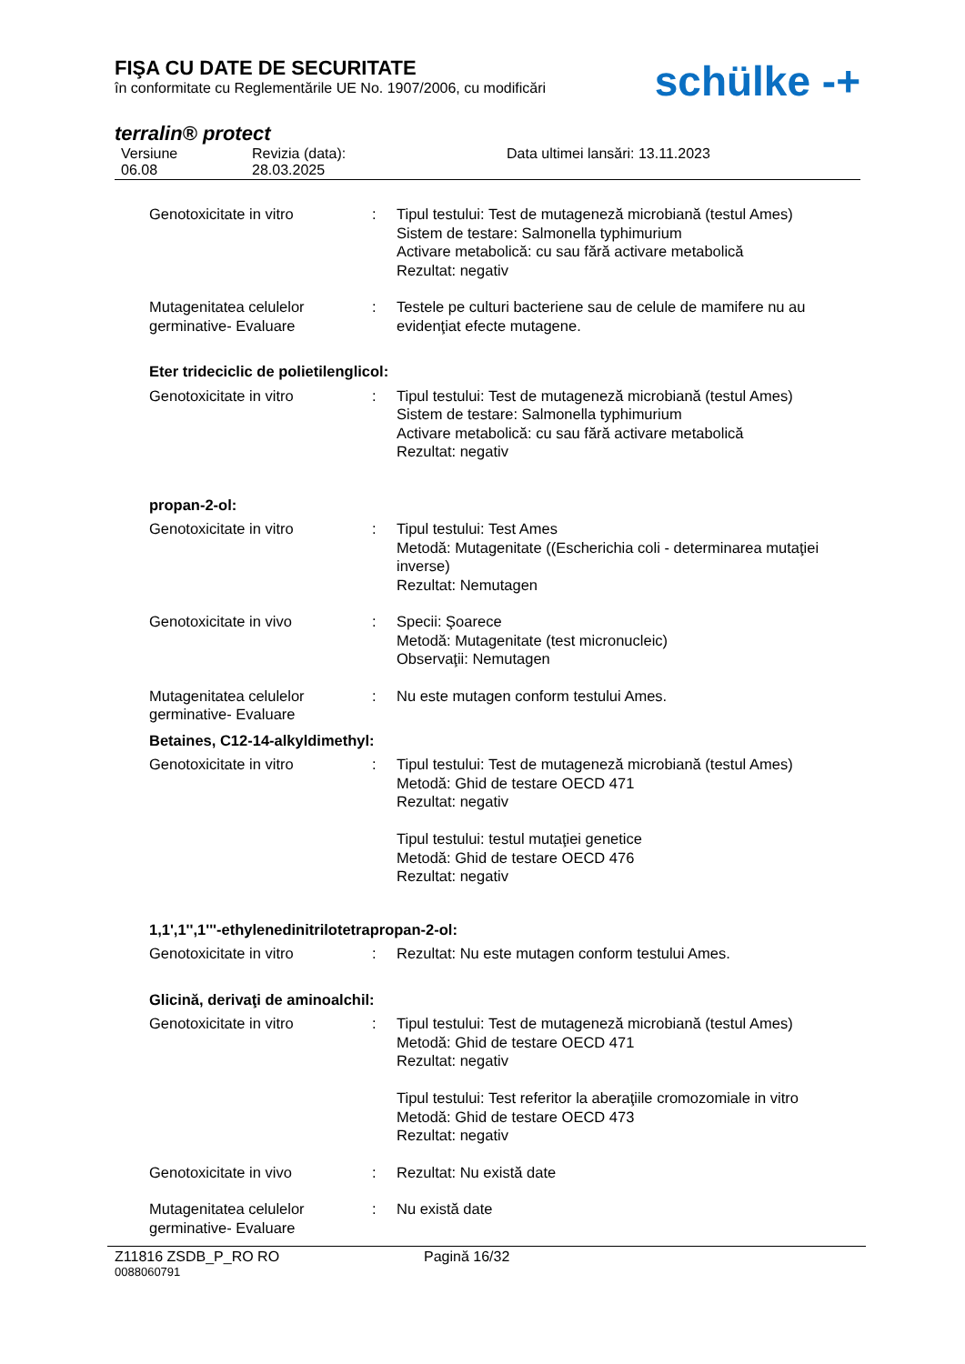FIŞA CU DATE DE SECURITATE
în conformitate cu Reglementările UE No. 1907/2006, cu modificări
schülke -+
terralin® protect
Versiune
06.08
Revizia (data):
28.03.2025
Data ultimei lansări: 13.11.2023
Genotoxicitate in vitro : Tipul testului: Test de mutageneză microbiană (testul Ames)
Sistem de testare: Salmonella typhimurium
Activare metabolică: cu sau fără activare metabolică
Rezultat: negativ
Mutagenitatea celulelor germinative- Evaluare
: Testele pe culturi bacteriene sau de celule de mamifere nu au evidenţiat efecte mutagene.
Eter trideciclic de polietilenglicol:
Genotoxicitate in vitro : Tipul testului: Test de mutageneză microbiană (testul Ames)
Sistem de testare: Salmonella typhimurium
Activare metabolică: cu sau fără activare metabolică
Rezultat: negativ
propan-2-ol:
Genotoxicitate in vitro : Tipul testului: Test Ames
Metodă: Mutagenitate ((Escherichia coli - determinarea mutaţiei inverse)
Rezultat: Nemutagen
Genotoxicitate in vivo : Specii: Şoarece
Metodă: Mutagenitate (test micronucleic)
Observaţii: Nemutagen
Mutagenitatea celulelor germinative- Evaluare
: Nu este mutagen conform testului Ames.
Betaines, C12-14-alkyldimethyl:
Genotoxicitate in vitro : Tipul testului: Test de mutageneză microbiană (testul Ames)
Metodă: Ghid de testare OECD 471
Rezultat: negativ
Tipul testului: testul mutaţiei genetice
Metodă: Ghid de testare OECD 476
Rezultat: negativ
1,1',1'',1'''-ethylenedinitrilotetrapropan-2-ol:
Genotoxicitate in vitro : Rezultat: Nu este mutagen conform testului Ames.
Glicină, derivaţi de aminoalchil:
Genotoxicitate in vitro : Tipul testului: Test de mutageneză microbiană (testul Ames)
Metodă: Ghid de testare OECD 471
Rezultat: negativ
Tipul testului: Test referitor la aberaţiile cromozomiale in vitro
Metodă: Ghid de testare OECD 473
Rezultat: negativ
Genotoxicitate in vivo : Rezultat: Nu există date
Mutagenitatea celulelor germinative- Evaluare
: Nu există date
Z11816 ZSDB_P_RO RO Pagină 16/32
0088060791